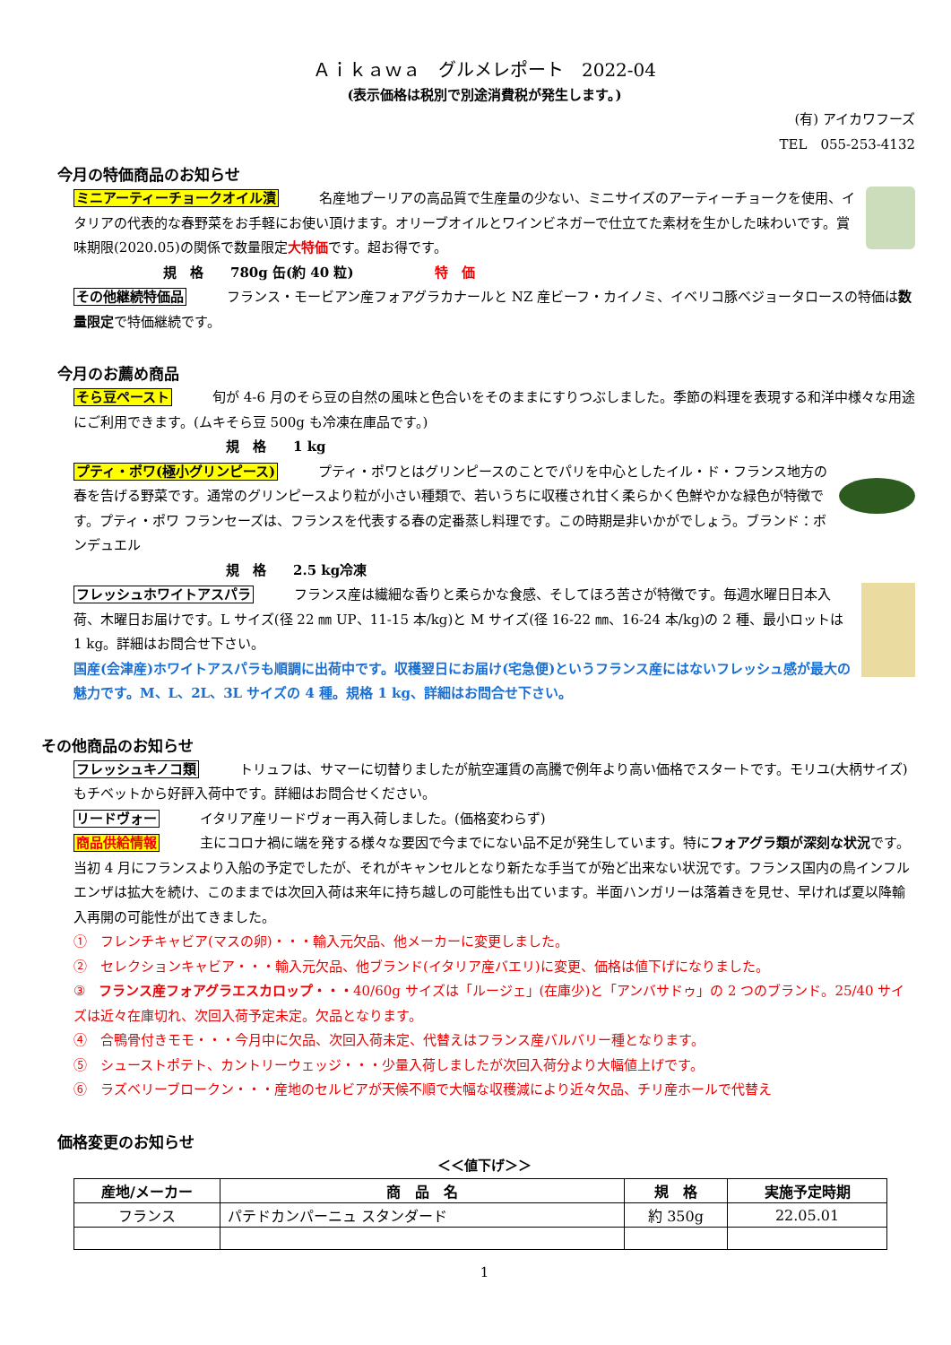Ａｉｋａｗａ　グルメレポート　2022-04
(表示価格は税別で別途消費税が発生します。)
(有) アイカワフーズ
TEL　055-253-4132
今月の特価商品のお知らせ
ミニアーティーチョークオイル漬　　　名産地プーリアの高品質で生産量の少ない、ミニサイズのアーティーチョークを使用、イタリアの代表的な春野菜をお手軽にお使い頂けます。オリーブオイルとワインビネガーで仕立てた素材を生かした味わいです。賞味期限(2020.05)の関係で数量限定大特価です。超お得です。
規　格　　780g 缶(約 40 粒)　　　　　　特　価
その他継続特価品　　　フランス・モービアン産フォアグラカナールと NZ 産ビーフ・カイノミ、イベリコ豚ベジョータロースの特価は数量限定で特価継続です。
今月のお薦め商品
そら豆ペースト　　　旬が 4-6 月のそら豆の自然の風味と色合いをそのままにすりつぶしました。季節の料理を表現する和洋中様々な用途にご利用できます。(ムキそら豆 500g も冷凍在庫品です。)
規　格　　1 kg
プティ・ポワ(極小グリンピース)　　　プティ・ポワとはグリンピースのことでパリを中心としたイル・ド・フランス地方の春を告げる野菜です。通常のグリンピースより粒が小さい種類で、若いうちに収穫され甘く柔らかく色鮮やかな緑色が特徴です。プティ・ポワ フランセーズは、フランスを代表する春の定番蒸し料理です。この時期是非いかがでしょう。ブランド：ボンデュエル
規　格　　2.5 kg冷凍
フレッシュホワイトアスパラ　　　フランス産は繊細な香りと柔らかな食感、そしてほろ苦さが特徴です。毎週水曜日日本入荷、木曜日お届けです。L サイズ(径 22 ㎜ UP、11-15 本/kg)と M サイズ(径 16-22 ㎜、16-24 本/kg)の 2 種、最小ロットは 1 kg。詳細はお問合せ下さい。
国産(会津産)ホワイトアスパラも順調に出荷中です。収穫翌日にお届け(宅急便)というフランス産にはないフレッシュ感が最大の魅力です。M、L、2L、3L サイズの 4 種。規格 1 kg、詳細はお問合せ下さい。
その他商品のお知らせ
フレッシュキノコ類　　　トリュフは、サマーに切替りましたが航空運賃の高騰で例年より高い価格でスタートです。モリユ(大柄サイズ)もチベットから好評入荷中です。詳細はお問合せください。
リードヴォー　　　イタリア産リードヴォー再入荷しました。(価格変わらず)
商品供給情報　　　主にコロナ禍に端を発する様々な要因で今までにない品不足が発生しています。特にフォアグラ類が深刻な状況です。当初 4 月にフランスより入船の予定でしたが、それがキャンセルとなり新たな手当てが殆ど出来ない状況です。フランス国内の鳥インフルエンザは拡大を続け、このままでは次回入荷は来年に持ち越しの可能性も出ています。半面ハンガリーは落着きを見せ、早ければ夏以降輸入再開の可能性が出てきました。
①　フレンチキャビア(マスの卵)・・・輸入元欠品、他メーカーに変更しました。
②　セレクションキャビア・・・輸入元欠品、他ブランド(イタリア産バエリ)に変更、価格は値下げになりました。
③　フランス産フォアグラエスカロップ・・・40/60g サイズは「ルージェ」(在庫少)と「アンバサドゥ」の 2 つのブランド。25/40 サイズは近々在庫切れ、次回入荷予定未定。欠品となります。
④　合鴨骨付きモモ・・・今月中に欠品、次回入荷未定、代替えはフランス産バルバリー種となります。
⑤　シューストポテト、カントリーウェッジ・・・少量入荷しましたが次回入荷分より大幅値上げです。
⑥　ラズベリーブロークン・・・産地のセルビアが天候不順で大幅な収穫減により近々欠品、チリ産ホールで代替え
価格変更のお知らせ
＜＜値下げ＞＞
| 産地/メーカー | 商 品 名 | 規 格 | 実施予定時期 |
| --- | --- | --- | --- |
| フランス | パテドカンパーニュ スタンダード | 約 350g | 22.05.01 |
1